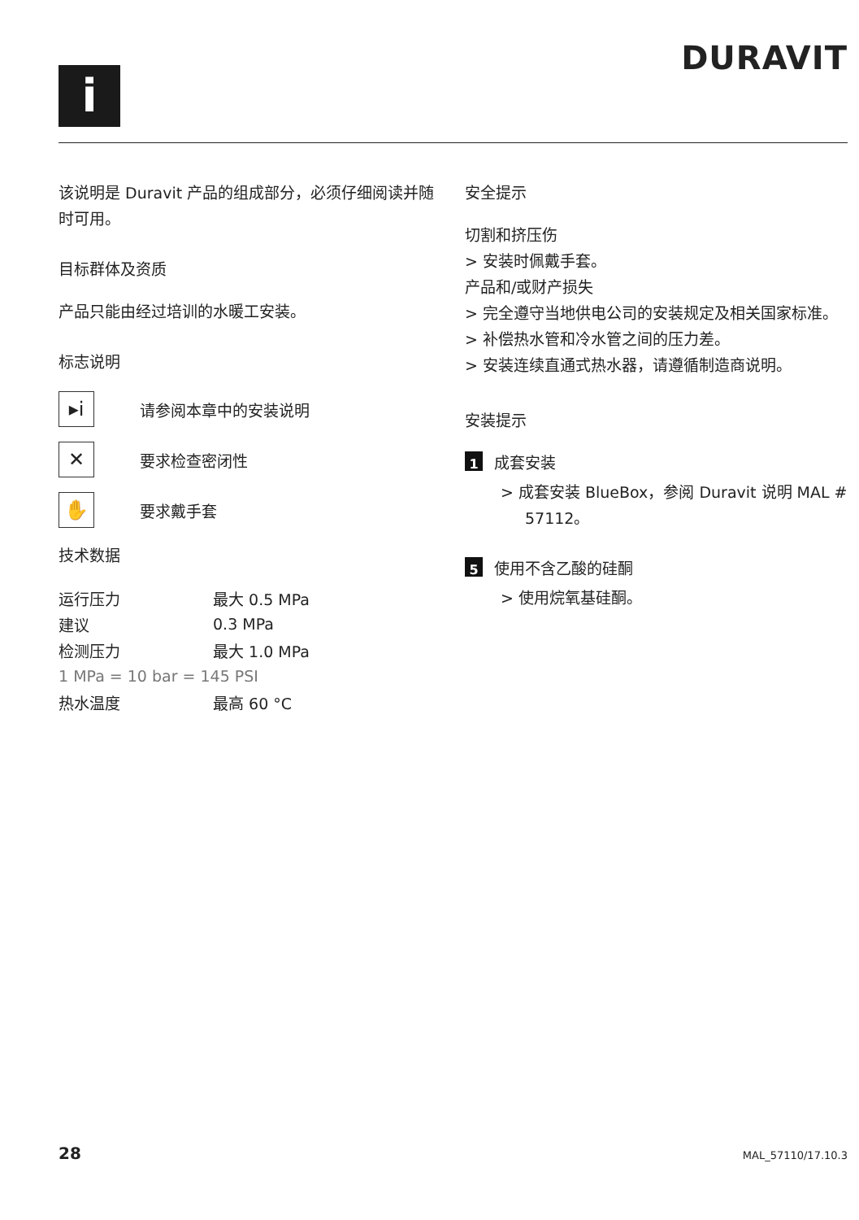i
DURAVIT
该说明是 Duravit 产品的组成部分，必须仔细阅读并随时可用。
目标群体及资质
产品只能由经过培训的水暖工安装。
标志说明
▸i 请参阅本章中的安装说明
✕ 要求检查密闭性
✋ 要求戴手套
技术数据
| 运行压力 | 最大 0.5 MPa |
| 建议 | 0.3 MPa |
| 检测压力 | 最大 1.0 MPa |
| 1 MPa = 10 bar = 145 PSI | |
| 热水温度 | 最高 60 °C |
安全提示
切割和挤压伤
> 安装时佩戴手套。
产品和/或财产损失
> 完全遵守当地供电公司的安装规定及相关国家标准。
> 补偿热水管和冷水管之间的压力差。
> 安装连续直通式热水器，请遵循制造商说明。
安装提示
1 成套安装
> 成套安装 BlueBox，参阅 Duravit 说明 MAL # 57112。
5 使用不含乙酸的硅酮
> 使用烷氧基硅酮。
28 MAL_57110/17.10.3